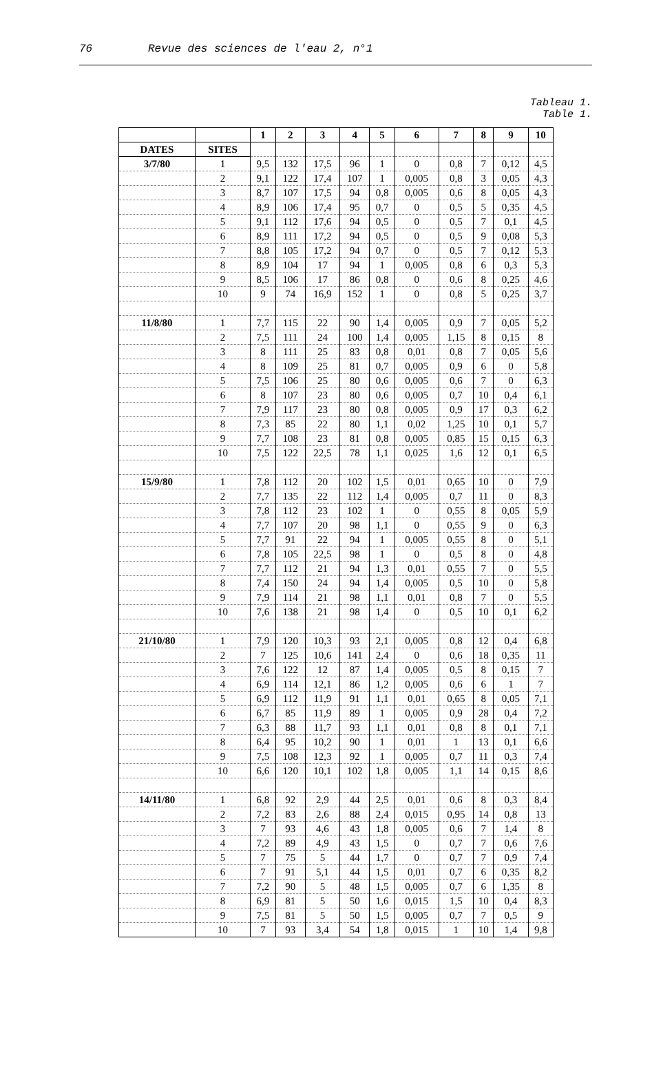76 Revue des sciences de l'eau 2, n°1
Tableau 1.
Table 1.
| | | 1 | 2 | 3 | 4 | 5 | 6 | 7 | 8 | 9 | 10 |
| --- | --- | --- | --- | --- | --- | --- | --- | --- | --- | --- | --- |
| DATES | SITES | | | | | | | | | | |
| 3/7/80 | 1 | 9,5 | 132 | 17,5 | 96 | 1 | 0 | 0,8 | 7 | 0,12 | 4,5 |
| | 2 | 9,1 | 122 | 17,4 | 107 | 1 | 0,005 | 0,8 | 3 | 0,05 | 4,3 |
| | 3 | 8,7 | 107 | 17,5 | 94 | 0,8 | 0,005 | 0,6 | 8 | 0,05 | 4,3 |
| | 4 | 8,9 | 106 | 17,4 | 95 | 0,7 | 0 | 0,5 | 5 | 0,35 | 4,5 |
| | 5 | 9,1 | 112 | 17,6 | 94 | 0,5 | 0 | 0,5 | 7 | 0,1 | 4,5 |
| | 6 | 8,9 | 111 | 17,2 | 94 | 0,5 | 0 | 0,5 | 9 | 0,08 | 5,3 |
| | 7 | 8,8 | 105 | 17,2 | 94 | 0,7 | 0 | 0,5 | 7 | 0,12 | 5,3 |
| | 8 | 8,9 | 104 | 17 | 94 | 1 | 0,005 | 0,8 | 6 | 0,3 | 5,3 |
| | 9 | 8,5 | 106 | 17 | 86 | 0,8 | 0 | 0,6 | 8 | 0,25 | 4,6 |
| | 10 | 9 | 74 | 16,9 | 152 | 1 | 0 | 0,8 | 5 | 0,25 | 3,7 |
| 11/8/80 | 1 | 7,7 | 115 | 22 | 90 | 1,4 | 0,005 | 0,9 | 7 | 0,05 | 5,2 |
| | 2 | 7,5 | 111 | 24 | 100 | 1,4 | 0,005 | 1,15 | 8 | 0,15 | 8 |
| | 3 | 8 | 111 | 25 | 83 | 0,8 | 0,01 | 0,8 | 7 | 0,05 | 5,6 |
| | 4 | 8 | 109 | 25 | 81 | 0,7 | 0,005 | 0,9 | 6 | 0 | 5,8 |
| | 5 | 7,5 | 106 | 25 | 80 | 0,6 | 0,005 | 0,6 | 7 | 0 | 6,3 |
| | 6 | 8 | 107 | 23 | 80 | 0,6 | 0,005 | 0,7 | 10 | 0,4 | 6,1 |
| | 7 | 7,9 | 117 | 23 | 80 | 0,8 | 0,005 | 0,9 | 17 | 0,3 | 6,2 |
| | 8 | 7,3 | 85 | 22 | 80 | 1,1 | 0,02 | 1,25 | 10 | 0,1 | 5,7 |
| | 9 | 7,7 | 108 | 23 | 81 | 0,8 | 0,005 | 0,85 | 15 | 0,15 | 6,3 |
| | 10 | 7,5 | 122 | 22,5 | 78 | 1,1 | 0,025 | 1,6 | 12 | 0,1 | 6,5 |
| 15/9/80 | 1 | 7,8 | 112 | 20 | 102 | 1,5 | 0,01 | 0,65 | 10 | 0 | 7,9 |
| | 2 | 7,7 | 135 | 22 | 112 | 1,4 | 0,005 | 0,7 | 11 | 0 | 8,3 |
| | 3 | 7,8 | 112 | 23 | 102 | 1 | 0 | 0,55 | 8 | 0,05 | 5,9 |
| | 4 | 7,7 | 107 | 20 | 98 | 1,1 | 0 | 0,55 | 9 | 0 | 6,3 |
| | 5 | 7,7 | 91 | 22 | 94 | 1 | 0,005 | 0,55 | 8 | 0 | 5,1 |
| | 6 | 7,8 | 105 | 22,5 | 98 | 1 | 0 | 0,5 | 8 | 0 | 4,8 |
| | 7 | 7,7 | 112 | 21 | 94 | 1,3 | 0,01 | 0,55 | 7 | 0 | 5,5 |
| | 8 | 7,4 | 150 | 24 | 94 | 1,4 | 0,005 | 0,5 | 10 | 0 | 5,8 |
| | 9 | 7,9 | 114 | 21 | 98 | 1,1 | 0,01 | 0,8 | 7 | 0 | 5,5 |
| | 10 | 7,6 | 138 | 21 | 98 | 1,4 | 0 | 0,5 | 10 | 0,1 | 6,2 |
| 21/10/80 | 1 | 7,9 | 120 | 10,3 | 93 | 2,1 | 0,005 | 0,8 | 12 | 0,4 | 6,8 |
| | 2 | 7 | 125 | 10,6 | 141 | 2,4 | 0 | 0,6 | 18 | 0,35 | 11 |
| | 3 | 7,6 | 122 | 12 | 87 | 1,4 | 0,005 | 0,5 | 8 | 0,15 | 7 |
| | 4 | 6,9 | 114 | 12,1 | 86 | 1,2 | 0,005 | 0,6 | 6 | 1 | 7 |
| | 5 | 6,9 | 112 | 11,9 | 91 | 1,1 | 0,01 | 0,65 | 8 | 0,05 | 7,1 |
| | 6 | 6,7 | 85 | 11,9 | 89 | 1 | 0,005 | 0,9 | 28 | 0,4 | 7,2 |
| | 7 | 6,3 | 88 | 11,7 | 93 | 1,1 | 0,01 | 0,8 | 8 | 0,1 | 7,1 |
| | 8 | 6,4 | 95 | 10,2 | 90 | 1 | 0,01 | 1 | 13 | 0,1 | 6,6 |
| | 9 | 7,5 | 108 | 12,3 | 92 | 1 | 0,005 | 0,7 | 11 | 0,3 | 7,4 |
| | 10 | 6,6 | 120 | 10,1 | 102 | 1,8 | 0,005 | 1,1 | 14 | 0,15 | 8,6 |
| 14/11/80 | 1 | 6,8 | 92 | 2,9 | 44 | 2,5 | 0,01 | 0,6 | 8 | 0,3 | 8,4 |
| | 2 | 7,2 | 83 | 2,6 | 88 | 2,4 | 0,015 | 0,95 | 14 | 0,8 | 13 |
| | 3 | 7 | 93 | 4,6 | 43 | 1,8 | 0,005 | 0,6 | 7 | 1,4 | 8 |
| | 4 | 7,2 | 89 | 4,9 | 43 | 1,5 | 0 | 0,7 | 7 | 0,6 | 7,6 |
| | 5 | 7 | 75 | 5 | 44 | 1,7 | 0 | 0,7 | 7 | 0,9 | 7,4 |
| | 6 | 7 | 91 | 5,1 | 44 | 1,5 | 0,01 | 0,7 | 6 | 0,35 | 8,2 |
| | 7 | 7,2 | 90 | 5 | 48 | 1,5 | 0,005 | 0,7 | 6 | 1,35 | 8 |
| | 8 | 6,9 | 81 | 5 | 50 | 1,6 | 0,015 | 1,5 | 10 | 0,4 | 8,3 |
| | 9 | 7,5 | 81 | 5 | 50 | 1,5 | 0,005 | 0,7 | 7 | 0,5 | 9 |
| | 10 | 7 | 93 | 3,4 | 54 | 1,8 | 0,015 | 1 | 10 | 1,4 | 9,8 |